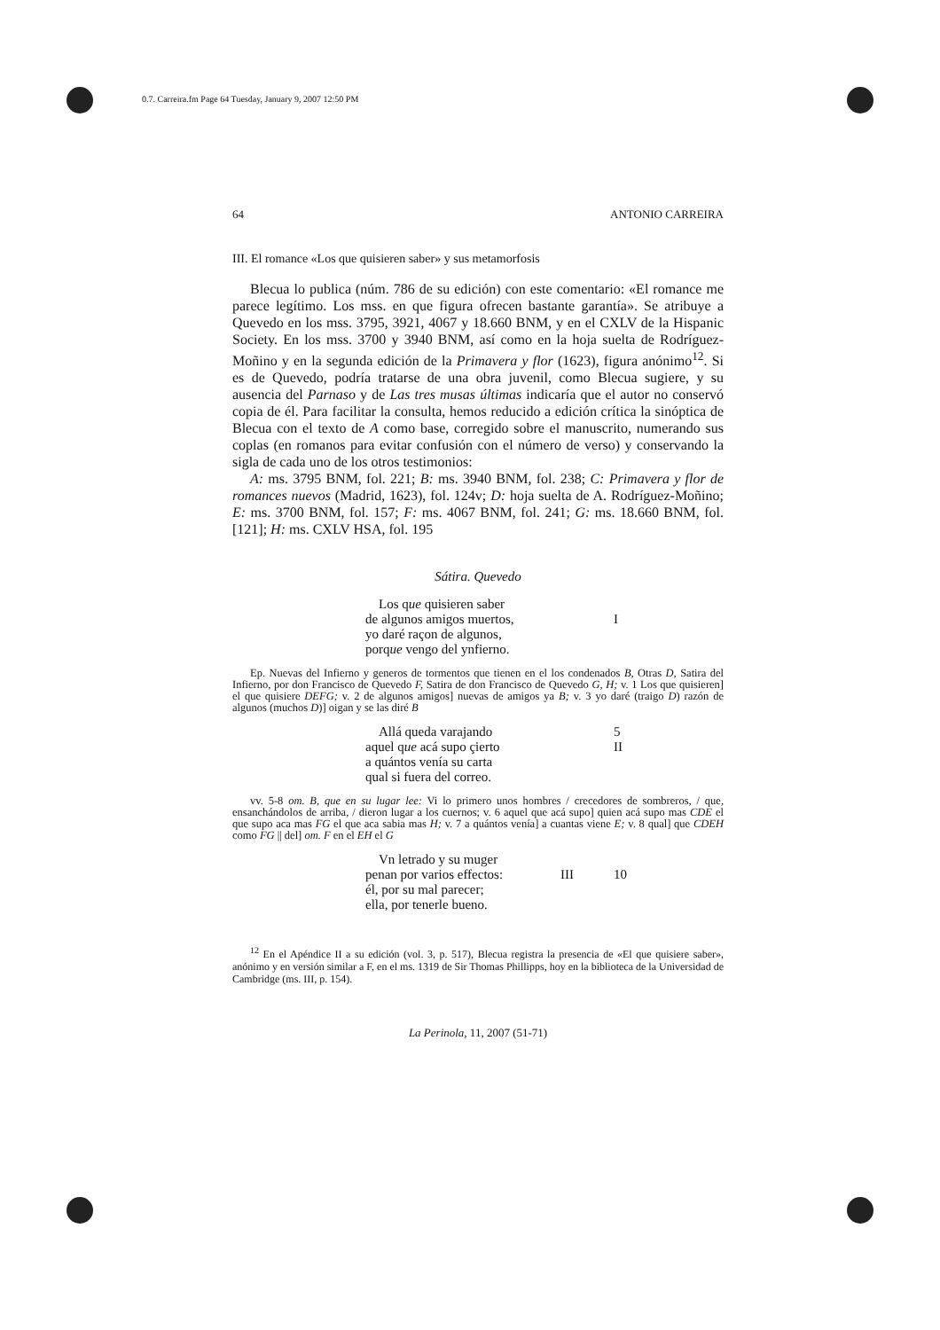0.7. Carreira.fm Page 64 Tuesday, January 9, 2007 12:50 PM
64 ANTONIO CARREIRA
III. El romance «Los que quisieren saber» y sus metamorfosis
Blecua lo publica (núm. 786 de su edición) con este comentario: «El romance me parece legítimo. Los mss. en que figura ofrecen bastante garantía». Se atribuye a Quevedo en los mss. 3795, 3921, 4067 y 18.660 BNM, y en el CXLV de la Hispanic Society. En los mss. 3700 y 3940 BNM, así como en la hoja suelta de Rodríguez-Moñino y en la segunda edición de la Primavera y flor (1623), figura anónimo<sup>12</sup>. Si es de Quevedo, podría tratarse de una obra juvenil, como Blecua sugiere, y su ausencia del Parnaso y de Las tres musas últimas indicaría que el autor no conservó copia de él. Para facilitar la consulta, hemos reducido a edición crítica la sinóptica de Blecua con el texto de A como base, corregido sobre el manuscrito, numerando sus coplas (en romanos para evitar confusión con el número de verso) y conservando la sigla de cada uno de los otros testimonios:
A: ms. 3795 BNM, fol. 221; B: ms. 3940 BNM, fol. 238; C: Primavera y flor de romances nuevos (Madrid, 1623), fol. 124v; D: hoja suelta de A. Rodríguez-Moñino; E: ms. 3700 BNM, fol. 157; F: ms. 4067 BNM, fol. 241; G: ms. 18.660 BNM, fol. [121]; H: ms. CXLV HSA, fol. 195
Sátira. Quevedo
Los que quisieren saber
de algunos amigos muertos,
yo daré raçon de algunos,
porque vengo del ynfierno.
I
Ep. Nuevas del Infierno y generos de tormentos que tienen en el los condenados B, Otras D, Satira del Infierno, por don Francisco de Quevedo F, Satira de don Francisco de Quevedo G, H; v. 1 Los que quisieren] el que quisiere DEFG; v. 2 de algunos amigos] nuevas de amigos ya B; v. 3 yo daré (traigo D) razón de algunos (muchos D)] oigan y se las diré B
Allá queda varajando
aquel que acá supo çierto
a quántos venía su carta
qual si fuera del correo. 5
II
vv. 5-8 om. B, que en su lugar lee: Vi lo primero unos hombres / crecedores de sombreros, / que, ensanchándolos de arriba, / dieron lugar a los cuernos; v. 6 aquel que acá supo] quien acá supo mas CDE el que supo aca mas FG el que aca sabia mas H; v. 7 a quántos venía] a cuantas viene E; v. 8 qual] que CDEH como FG || del] om. F en el EH el G
Vn letrado y su muger
penan por varios effectos:
él, por su mal parecer;
ella, por tenerle bueno.
III
10
<sup>12</sup> En el Apéndice II a su edición (vol. 3, p. 517), Blecua registra la presencia de «El que quisiere saber», anónimo y en versión similar a F, en el ms. 1319 de Sir Thomas Phillipps, hoy en la biblioteca de la Universidad de Cambridge (ms. III, p. 154).
La Perinola, 11, 2007 (51-71)